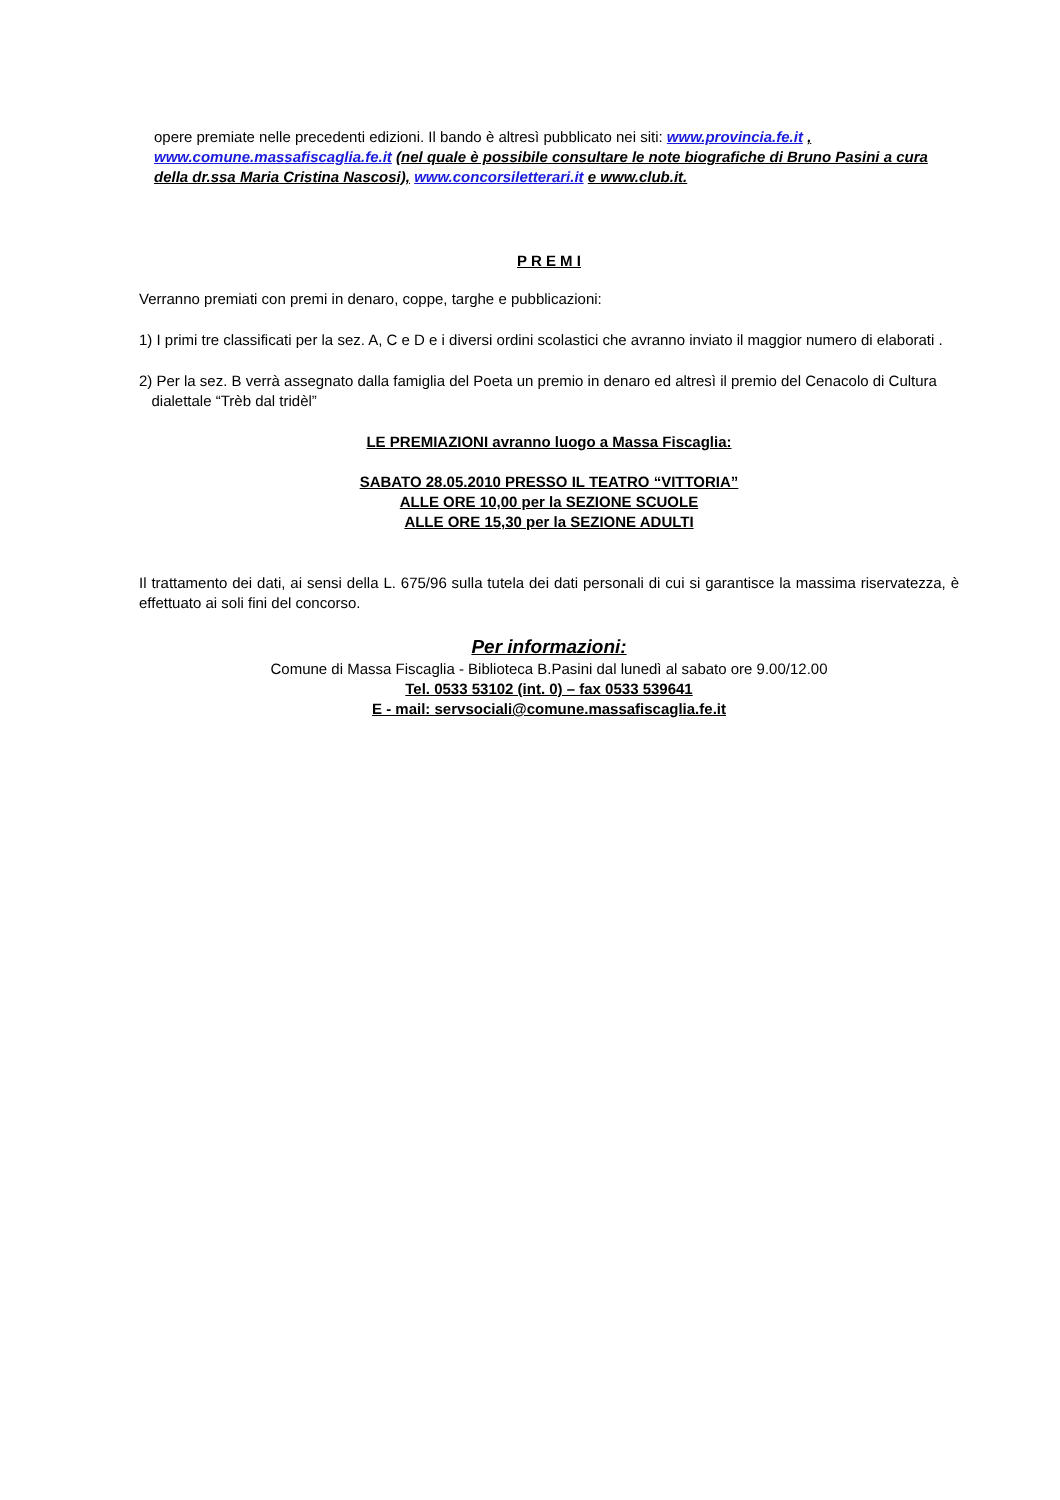opere premiate nelle precedenti edizioni. Il bando è altresì pubblicato nei siti: www.provincia.fe.it ,
www.comune.massafiscaglia.fe.it (nel quale è possibile consultare le note biografiche di Bruno Pasini a cura della dr.ssa Maria Cristina Nascosi), www.concorsiletterari.it e www.club.it.
P R E M I
Verranno premiati con premi in denaro, coppe, targhe e pubblicazioni:
1) I primi tre classificati per la sez. A, C e D e i diversi ordini scolastici che avranno inviato il maggior numero di elaborati .
2) Per la sez. B verrà assegnato dalla famiglia del Poeta un premio in denaro ed altresì il premio del Cenacolo di Cultura
dialettale “Trèb dal tridèl”
LE PREMIAZIONI avranno luogo a Massa Fiscaglia:
SABATO 28.05.2010 PRESSO IL TEATRO “VITTORIA”
ALLE ORE 10,00 per la SEZIONE SCUOLE
ALLE ORE 15,30 per la SEZIONE ADULTI
Il trattamento dei dati, ai sensi della L. 675/96 sulla tutela dei dati personali di cui si garantisce la massima riservatezza, è effettuato ai soli fini del concorso.
Per informazioni:
Comune di Massa Fiscaglia - Biblioteca B.Pasini dal lunedì al sabato ore 9.00/12.00
Tel. 0533 53102 (int. 0) – fax 0533 539641
E - mail: servsociali@comune.massafiscaglia.fe.it